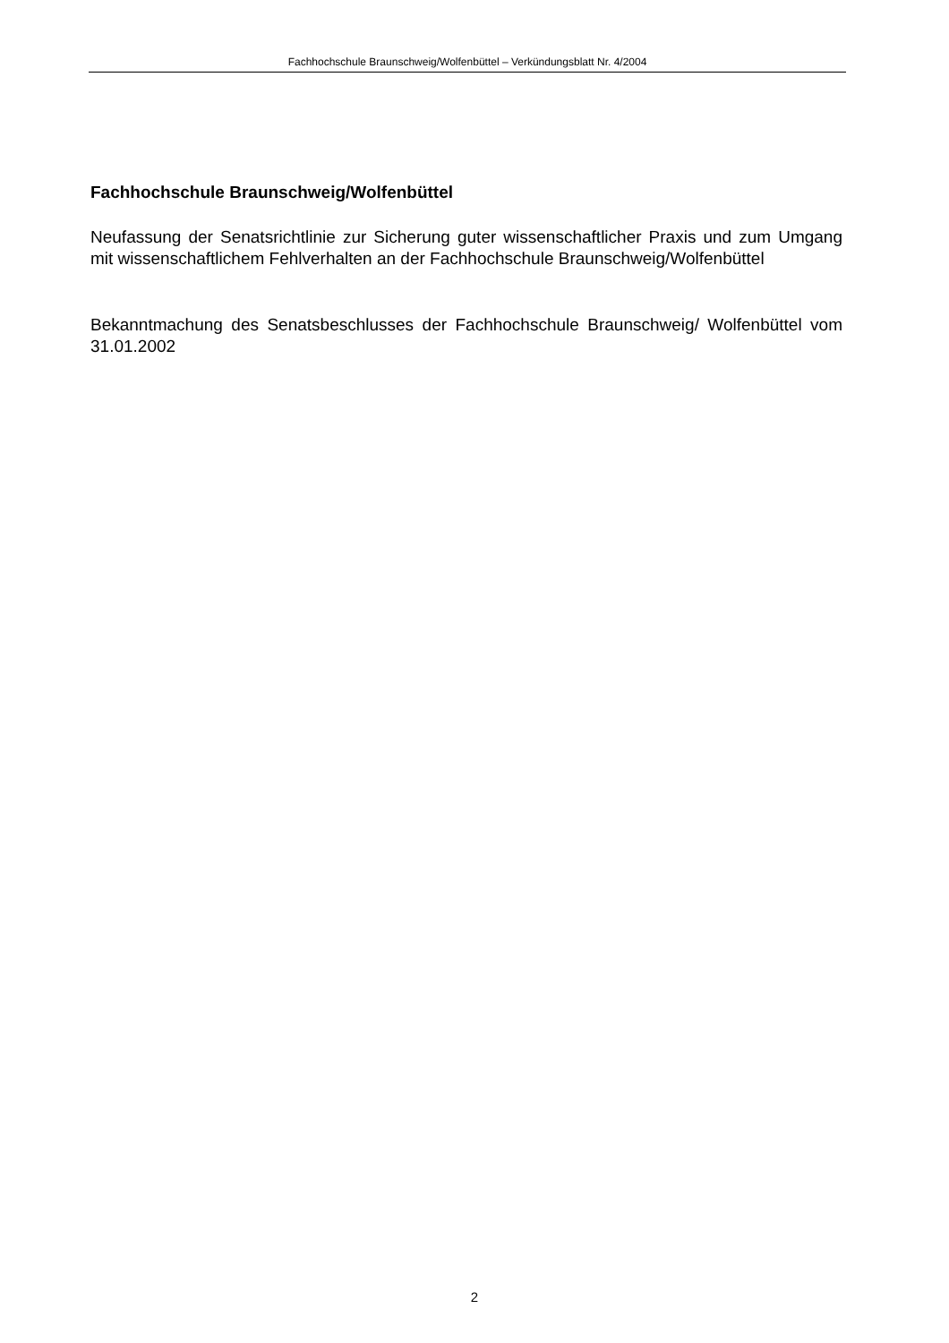Fachhochschule Braunschweig/Wolfenbüttel – Verkündungsblatt Nr. 4/2004
Fachhochschule Braunschweig/Wolfenbüttel
Neufassung der Senatsrichtlinie zur Sicherung guter wissenschaftlicher Praxis und zum Umgang mit wissenschaftlichem Fehlverhalten an der Fachhochschule Braunschweig/Wolfenbüttel
Bekanntmachung des Senatsbeschlusses der Fachhochschule Braunschweig/ Wolfenbüttel vom 31.01.2002
2